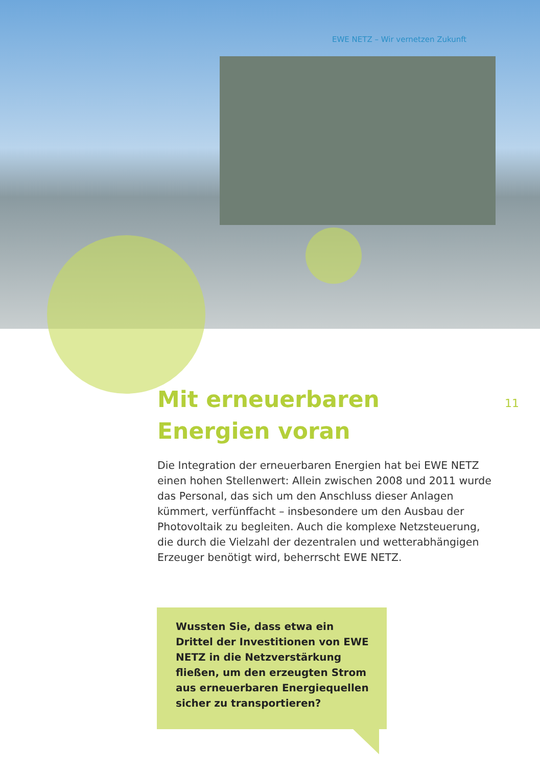EWE NETZ – Wir vernetzen Zukunft
11
Mit erneuerbaren
Energien voran
Die Integration der erneuerbaren Energien hat bei EWE NETZ einen hohen Stellenwert: Allein zwischen 2008 und 2011 wurde das Personal, das sich um den Anschluss dieser Anlagen kümmert, verfünffacht – insbesondere um den Ausbau der Photovoltaik zu begleiten. Auch die komplexe Netzsteuerung, die durch die Vielzahl der dezentralen und wetterabhängigen Erzeuger benötigt wird, beherrscht EWE NETZ.
Wussten Sie, dass etwa ein Drittel der Investitionen von EWE NETZ in die Netzverstärkung fließen, um den erzeugten Strom aus erneuerbaren Energiequellen sicher zu transportieren?